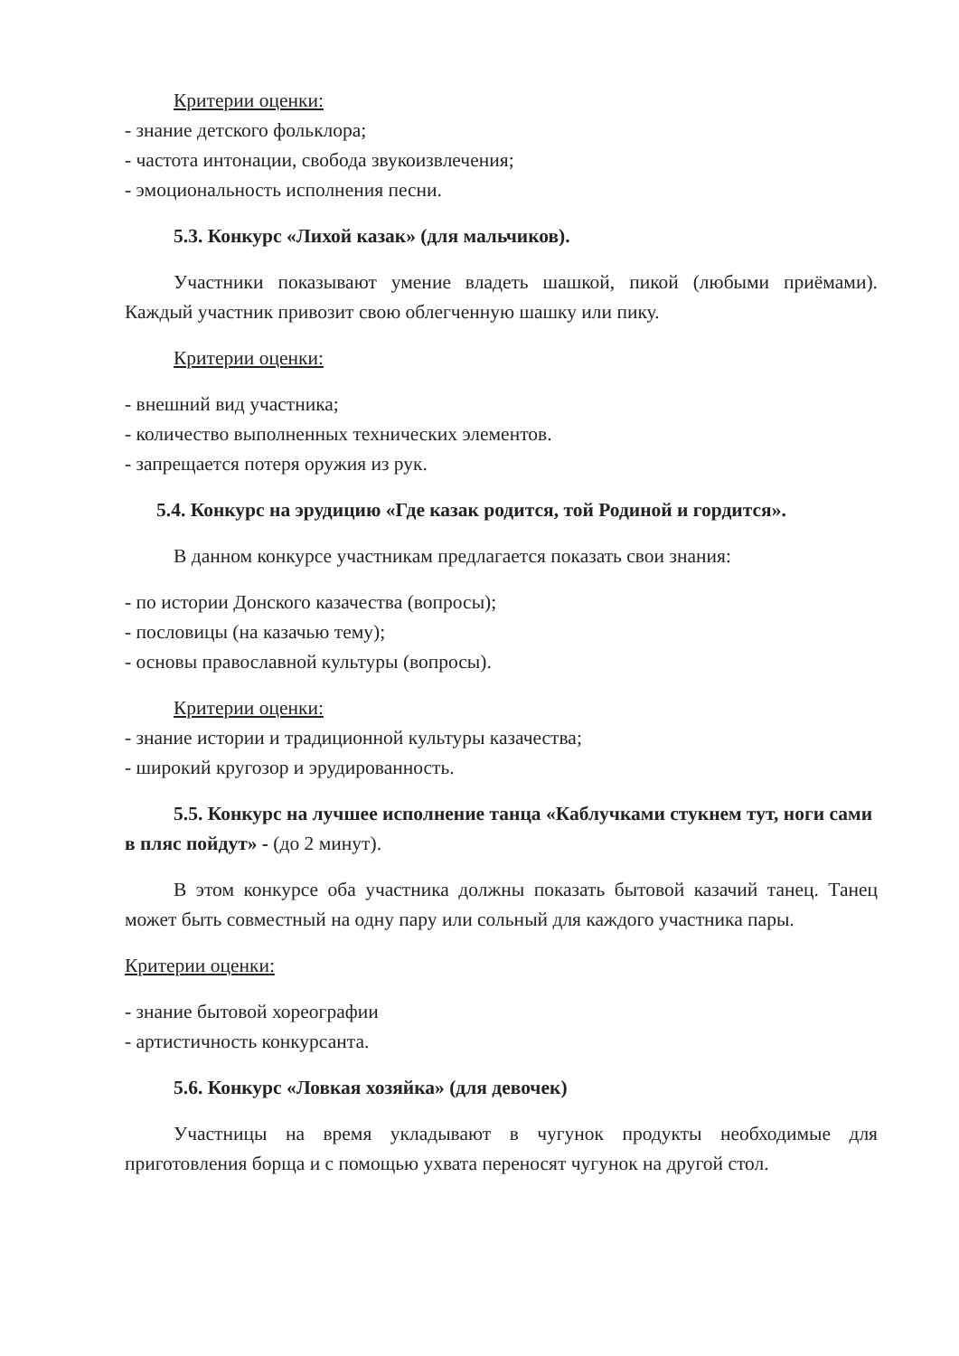Критерии оценки:
- знание детского фольклора;
- частота интонации, свобода звукоизвлечения;
- эмоциональность исполнения песни.
5.3. Конкурс «Лихой казак» (для мальчиков).
Участники показывают умение владеть шашкой, пикой (любыми приёмами). Каждый участник привозит свою облегченную шашку или пику.
Критерии оценки:
- внешний вид участника;
- количество выполненных технических элементов.
- запрещается потеря оружия из рук.
5.4. Конкурс на эрудицию «Где казак родится, той Родиной и гордится».
В данном конкурсе участникам предлагается показать свои знания:
- по истории Донского казачества (вопросы);
- пословицы (на казачью тему);
- основы православной культуры (вопросы).
Критерии оценки:
- знание истории и традиционной культуры казачества;
- широкий кругозор и эрудированность.
5.5. Конкурс на лучшее исполнение танца «Каблучками стукнем тут, ноги сами в пляс пойдут» - (до 2 минут).
В этом конкурсе оба участника должны показать бытовой казачий танец. Танец может быть совместный на одну пару или сольный для каждого участника пары.
Критерии оценки:
- знание бытовой хореографии
- артистичность конкурсанта.
5.6. Конкурс «Ловкая хозяйка» (для девочек)
Участницы на время укладывают в чугунок продукты необходимые для приготовления борща и с помощью ухвата переносят чугунок на другой стол.